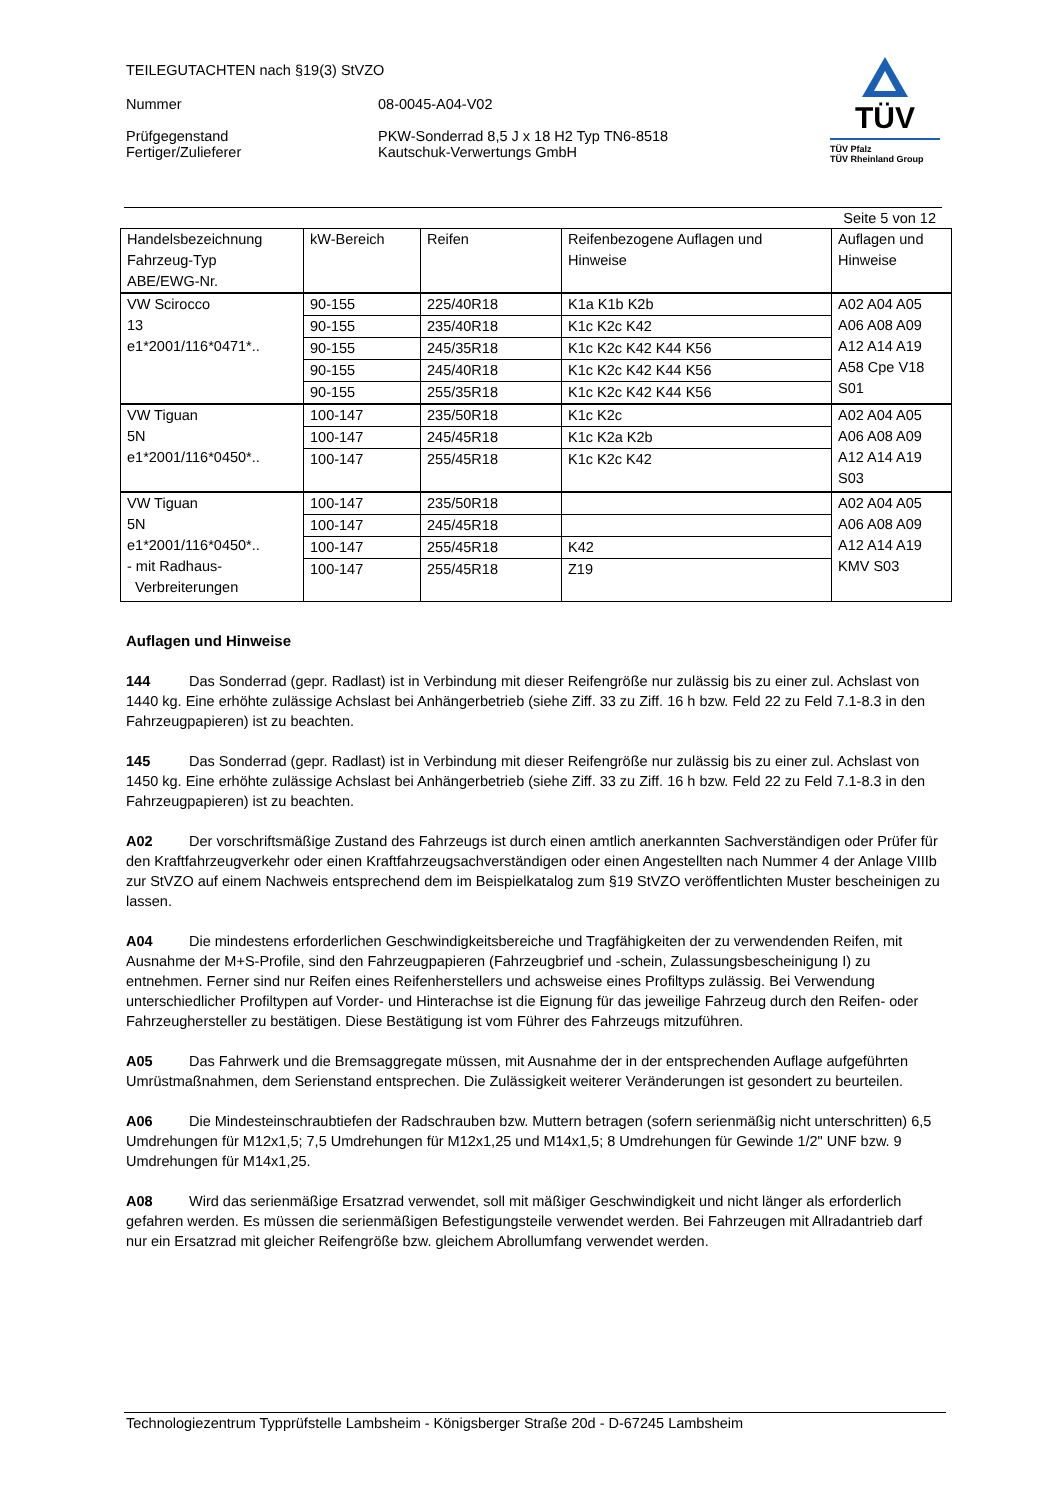TEILEGUTACHTEN nach §19(3) StVZO
Nummer 08-0045-A04-V02
Prüfgegenstand PKW-Sonderrad 8,5 J x 18 H2 Typ TN6-8518
Fertiger/Zulieferer Kautschuk-Verwertungs GmbH
TÜV
TÜV Pfalz
TÜV Rheinland Group
Seite 5 von 12
| Handelsbezeichnung Fahrzeug-Typ ABE/EWG-Nr. | kW-Bereich | Reifen | Reifenbezogene Auflagen und Hinweise | Auflagen und Hinweise |
| --- | --- | --- | --- | --- |
| VW Scirocco 13 e1*2001/116*0471*.. | 90-155 | 225/40R18 | K1a K1b K2b | A02 A04 A05 A06 A08 A09 A12 A14 A19 A58 Cpe V18 S01 |
| | 90-155 | 235/40R18 | K1c K2c K42 | |
| | 90-155 | 245/35R18 | K1c K2c K42 K44 K56 | |
| | 90-155 | 245/40R18 | K1c K2c K42 K44 K56 | |
| | 90-155 | 255/35R18 | K1c K2c K42 K44 K56 | |
| VW Tiguan 5N e1*2001/116*0450*.. | 100-147 | 235/50R18 | K1c K2c | A02 A04 A05 A06 A08 A09 A12 A14 A19 S03 |
| | 100-147 | 245/45R18 | K1c K2a K2b | |
| | 100-147 | 255/45R18 | K1c K2c K42 | |
| VW Tiguan 5N e1*2001/116*0450*.. - mit Radhaus- Verbreiterungen | 100-147 | 235/50R18 | | A02 A04 A05 A06 A08 A09 A12 A14 A19 KMV S03 |
| | 100-147 | 245/45R18 | | |
| | 100-147 | 255/45R18 | K42 | |
| | 100-147 | 255/45R18 | Z19 | |
Auflagen und Hinweise
144 Das Sonderrad (gepr. Radlast) ist in Verbindung mit dieser Reifengröße nur zulässig bis zu einer zul. Achslast von 1440 kg. Eine erhöhte zulässige Achslast bei Anhängerbetrieb (siehe Ziff. 33 zu Ziff. 16 h bzw. Feld 22 zu Feld 7.1-8.3 in den Fahrzeugpapieren) ist zu beachten.
145 Das Sonderrad (gepr. Radlast) ist in Verbindung mit dieser Reifengröße nur zulässig bis zu einer zul. Achslast von 1450 kg. Eine erhöhte zulässige Achslast bei Anhängerbetrieb (siehe Ziff. 33 zu Ziff. 16 h bzw. Feld 22 zu Feld 7.1-8.3 in den Fahrzeugpapieren) ist zu beachten.
A02 Der vorschriftsmäßige Zustand des Fahrzeugs ist durch einen amtlich anerkannten Sachverständigen oder Prüfer für den Kraftfahrzeugverkehr oder einen Kraftfahrzeugsachverständigen oder einen Angestellten nach Nummer 4 der Anlage VIIIb zur StVZO auf einem Nachweis entsprechend dem im Beispielkatalog zum §19 StVZO veröffentlichten Muster bescheinigen zu lassen.
A04 Die mindestens erforderlichen Geschwindigkeitsbereiche und Tragfähigkeiten der zu verwendenden Reifen, mit Ausnahme der M+S-Profile, sind den Fahrzeugpapieren (Fahrzeugbrief und -schein, Zulassungsbescheinigung I) zu entnehmen. Ferner sind nur Reifen eines Reifenherstellers und achsweise eines Profiltyps zulässig. Bei Verwendung unterschiedlicher Profiltypen auf Vorder- und Hinterachse ist die Eignung für das jeweilige Fahrzeug durch den Reifen- oder Fahrzeughersteller zu bestätigen. Diese Bestätigung ist vom Führer des Fahrzeugs mitzuführen.
A05 Das Fahrwerk und die Bremsaggregate müssen, mit Ausnahme der in der entsprechenden Auflage aufgeführten Umrüstmaßnahmen, dem Serienstand entsprechen. Die Zulässigkeit weiterer Veränderungen ist gesondert zu beurteilen.
A06 Die Mindesteinschraubtiefen der Radschrauben bzw. Muttern betragen (sofern serienmäßig nicht unterschritten) 6,5 Umdrehungen für M12x1,5; 7,5 Umdrehungen für M12x1,25 und M14x1,5; 8 Umdrehungen für Gewinde 1/2" UNF bzw. 9 Umdrehungen für M14x1,25.
A08 Wird das serienmäßige Ersatzrad verwendet, soll mit mäßiger Geschwindigkeit und nicht länger als erforderlich gefahren werden. Es müssen die serienmäßigen Befestigungsteile verwendet werden. Bei Fahrzeugen mit Allradantrieb darf nur ein Ersatzrad mit gleicher Reifengröße bzw. gleichem Abrollumfang verwendet werden.
Technologiezentrum Typprüfstelle Lambsheim - Königsberger Straße 20d - D-67245 Lambsheim